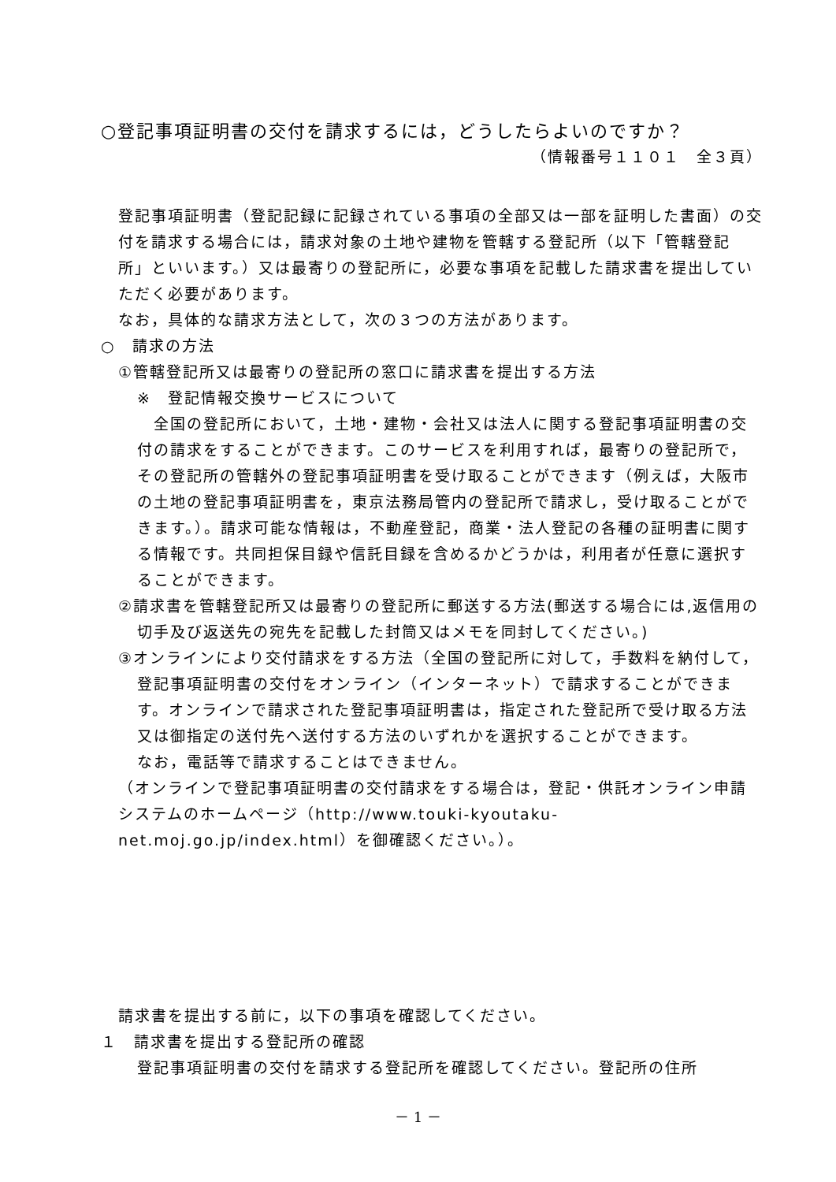○登記事項証明書の交付を請求するには，どうしたらよいのですか？
（情報番号１１０１　全３頁）
登記事項証明書（登記記録に記録されている事項の全部又は一部を証明した書面）の交付を請求する場合には，請求対象の土地や建物を管轄する登記所（以下「管轄登記所」といいます。）又は最寄りの登記所に，必要な事項を記載した請求書を提出していただく必要があります。
なお，具体的な請求方法として，次の３つの方法があります。
○　請求の方法
①管轄登記所又は最寄りの登記所の窓口に請求書を提出する方法
※　登記情報交換サービスについて
　全国の登記所において，土地・建物・会社又は法人に関する登記事項証明書の交付の請求をすることができます。このサービスを利用すれば，最寄りの登記所で，その登記所の管轄外の登記事項証明書を受け取ることができます（例えば，大阪市の土地の登記事項証明書を，東京法務局管内の登記所で請求し，受け取ることができます。）。請求可能な情報は，不動産登記，商業・法人登記の各種の証明書に関する情報です。共同担保目録や信託目録を含めるかどうかは，利用者が任意に選択することができます。
②請求書を管轄登記所又は最寄りの登記所に郵送する方法(郵送する場合には,返信用の切手及び返送先の宛先を記載した封筒又はメモを同封してください。)
③オンラインにより交付請求をする方法（全国の登記所に対して，手数料を納付して，登記事項証明書の交付をオンライン（インターネット）で請求することができます。オンラインで請求された登記事項証明書は，指定された登記所で受け取る方法又は御指定の送付先へ送付する方法のいずれかを選択することができます。
なお，電話等で請求することはできません。
（オンラインで登記事項証明書の交付請求をする場合は，登記・供託オンライン申請システムのホームページ（http://www.touki-kyoutaku-net.moj.go.jp/index.html）を御確認ください。）。
請求書を提出する前に，以下の事項を確認してください。
１　請求書を提出する登記所の確認
登記事項証明書の交付を請求する登記所を確認してください。登記所の住所
－ 1 －